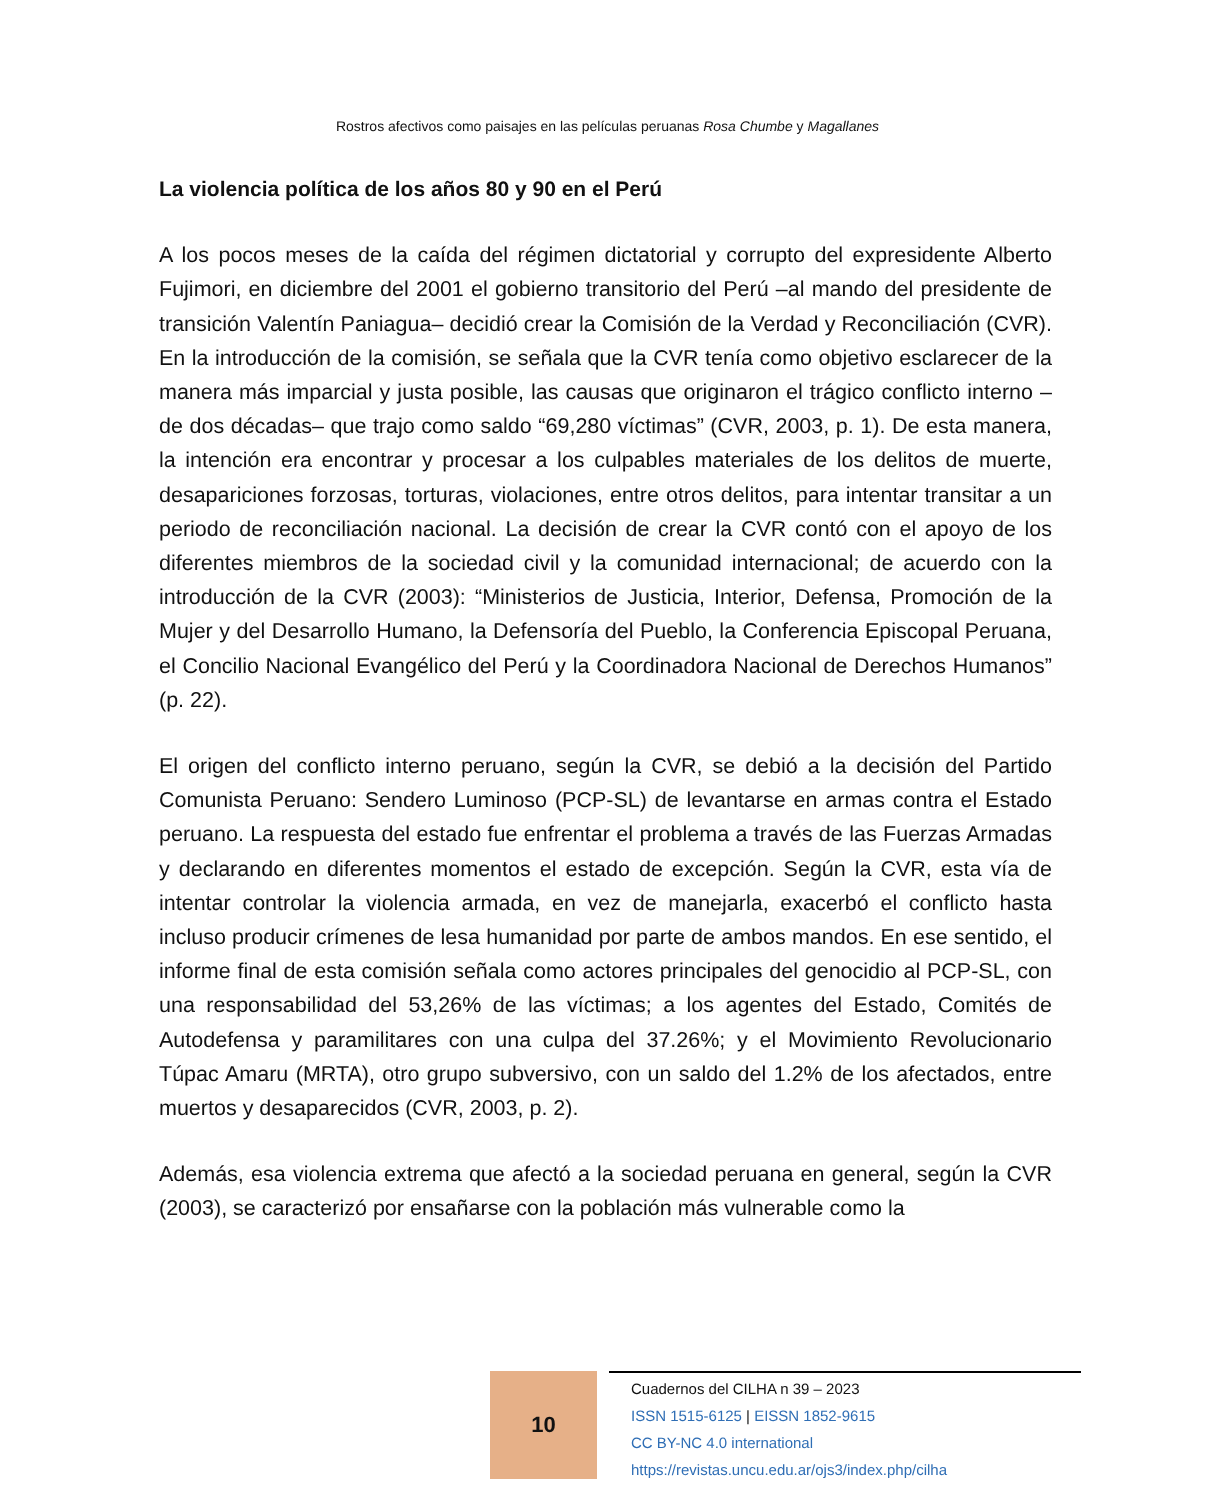Rostros afectivos como paisajes en las películas peruanas Rosa Chumbe y Magallanes
La violencia política de los años 80 y 90 en el Perú
A los pocos meses de la caída del régimen dictatorial y corrupto del expresidente Alberto Fujimori, en diciembre del 2001 el gobierno transitorio del Perú –al mando del presidente de transición Valentín Paniagua– decidió crear la Comisión de la Verdad y Reconciliación (CVR). En la introducción de la comisión, se señala que la CVR tenía como objetivo esclarecer de la manera más imparcial y justa posible, las causas que originaron el trágico conflicto interno –de dos décadas– que trajo como saldo “69,280 víctimas” (CVR, 2003, p. 1). De esta manera, la intención era encontrar y procesar a los culpables materiales de los delitos de muerte, desapariciones forzosas, torturas, violaciones, entre otros delitos, para intentar transitar a un periodo de reconciliación nacional. La decisión de crear la CVR contó con el apoyo de los diferentes miembros de la sociedad civil y la comunidad internacional; de acuerdo con la introducción de la CVR (2003): “Ministerios de Justicia, Interior, Defensa, Promoción de la Mujer y del Desarrollo Humano, la Defensoría del Pueblo, la Conferencia Episcopal Peruana, el Concilio Nacional Evangélico del Perú y la Coordinadora Nacional de Derechos Humanos” (p. 22).
El origen del conflicto interno peruano, según la CVR, se debió a la decisión del Partido Comunista Peruano: Sendero Luminoso (PCP-SL) de levantarse en armas contra el Estado peruano. La respuesta del estado fue enfrentar el problema a través de las Fuerzas Armadas y declarando en diferentes momentos el estado de excepción. Según la CVR, esta vía de intentar controlar la violencia armada, en vez de manejarla, exacerbó el conflicto hasta incluso producir crímenes de lesa humanidad por parte de ambos mandos. En ese sentido, el informe final de esta comisión señala como actores principales del genocidio al PCP-SL, con una responsabilidad del 53,26% de las víctimas; a los agentes del Estado, Comités de Autodefensa y paramilitares con una culpa del 37.26%; y el Movimiento Revolucionario Túpac Amaru (MRTA), otro grupo subversivo, con un saldo del 1.2% de los afectados, entre muertos y desaparecidos (CVR, 2003, p. 2).
Además, esa violencia extrema que afectó a la sociedad peruana en general, según la CVR (2003), se caracterizó por ensañarse con la población más vulnerable como la
10
Cuadernos del CILHA n 39 – 2023
ISSN 1515-6125 | EISSN 1852-9615
CC BY-NC 4.0 international
https://revistas.uncu.edu.ar/ojs3/index.php/cilha